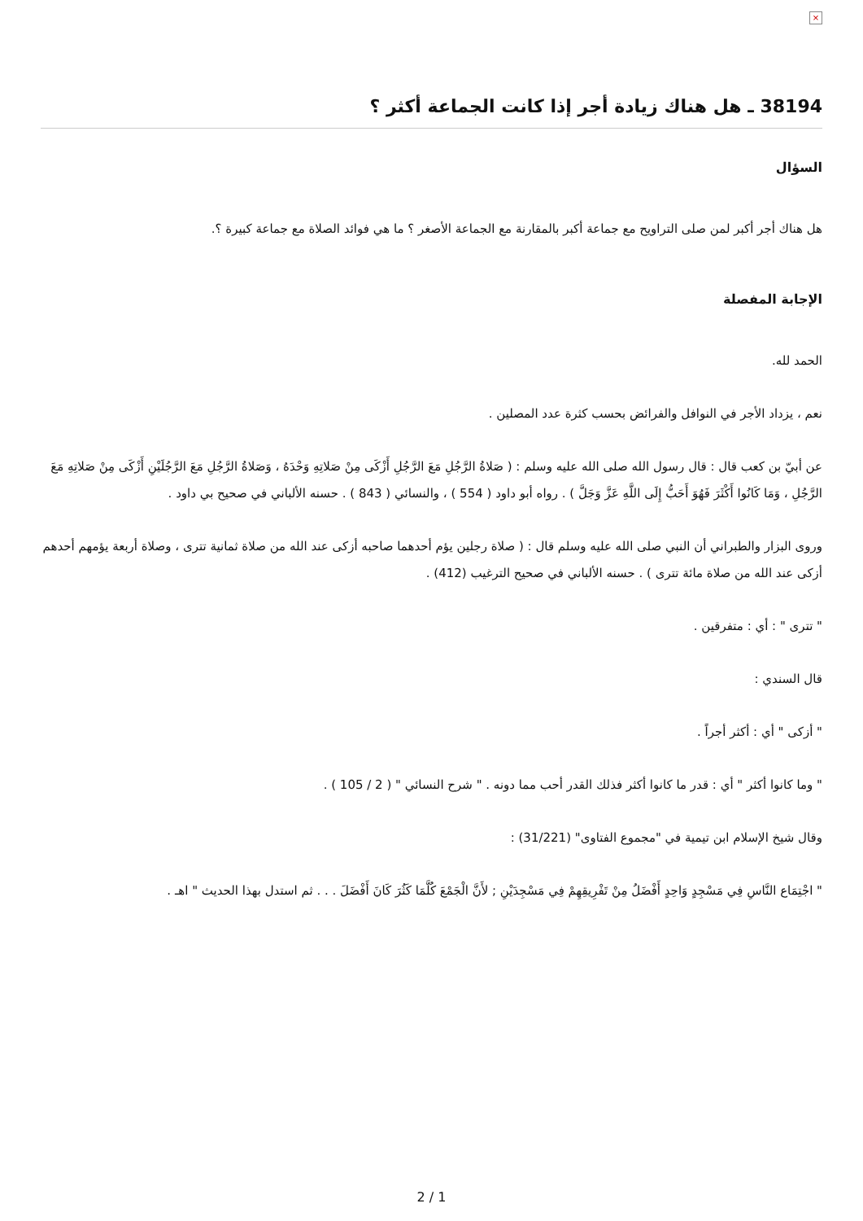×
38194 ـ هل هناك زيادة أجر إذا كانت الجماعة أكثر ؟
السؤال
هل هناك أجر أكبر لمن صلى التراويح مع جماعة أكبر بالمقارنة مع الجماعة الأصغر ؟ ما هي فوائد الصلاة مع جماعة كبيرة ؟.
الإجابة المفصلة
الحمد لله.
نعم ، يزداد الأجر في النوافل والفرائض بحسب كثرة عدد المصلين .
عن أبيّ بن كعب قال : قال رسول الله صلى الله عليه وسلم : ( صَلاةُ الرَّجُلِ مَعَ الرَّجُلِ أَزْكَى مِنْ صَلاتِهِ وَحْدَهُ ، وَصَلاةُ الرَّجُلِ مَعَ الرَّجُلَيْنِ أَزْكَى مِنْ صَلاتِهِ مَعَ الرَّجُلِ ، وَمَا كَانُوا أَكْثَرَ فَهُوَ أَحَبُّ إِلَى اللَّهِ عَزَّ وَجَلَّ ) . رواه أبو داود ( 554 ) ، والنسائي ( 843 ) . حسنه الألباني في صحيح بي داود .
وروى البزار والطبراني أن النبي صلى الله عليه وسلم قال : ( صلاة رجلين يؤم أحدهما صاحبه أزكى عند الله من صلاة ثمانية تترى ، وصلاة أربعة يؤمهم أحدهم أزكى عند الله من صلاة مائة تترى ) . حسنه الألباني في صحيح الترغيب (412) .
" تترى " : أي : متفرقين .
قال السندي :
" أزكى " أي : أكثر أجراً .
" وما كانوا أكثر " أي : قدر ما كانوا أكثر فذلك القدر أحب مما دونه . " شرح النسائي " ( 2 / 105 ) .
وقال شيخ الإسلام ابن تيمية في "مجموع الفتاوى" (31/221) :
" اجْتِمَاع النَّاسِ فِي مَسْجِدٍ وَاحِدٍ أَفْضَلُ مِنْ تَفْرِيقِهِمْ فِي مَسْجِدَيْنِ ; لأَنَّ الْجَمْعَ كُلَّمَا كَثُرَ كَانَ أَفْضَلَ . . . ثم استدل بهذا الحديث " اهـ .
2 / 1